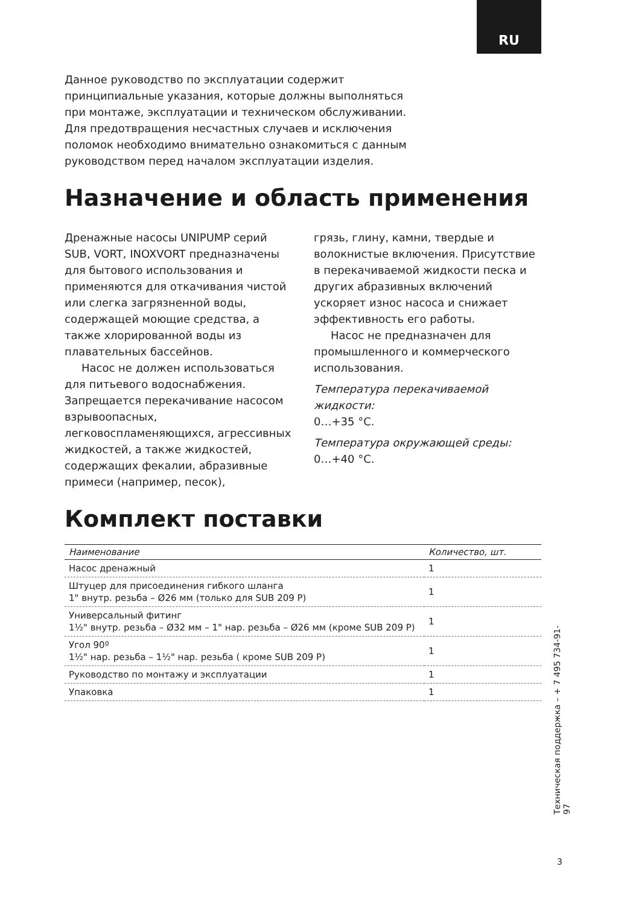RU
Данное руководство по эксплуатации содержит
принципиальные указания, которые должны выполняться
при монтаже, эксплуатации и техническом обслуживании.
Для предотвращения несчастных случаев и исключения
поломок необходимо внимательно ознакомиться с данным
руководством перед началом эксплуатации изделия.
Назначение и область применения
Дренажные насосы UNIPUMP серий SUB, VORT, INOXVORT предназначены для бытового использования и применяются для откачивания чистой или слегка загрязненной воды, содержащей моющие средства, а также хлорированной воды из плавательных бассейнов.
Насос не должен использоваться для питьевого водоснабжения. Запрещается перекачивание насосом взрывоопасных, легковоспламеняющихся, агрессивных жидкостей, а также жидкостей, содержащих фекалии, абразивные примеси (например, песок),
грязь, глину, камни, твердые и волокнистые включения. Присутствие в перекачиваемой жидкости песка и других абразивных включений ускоряет износ насоса и снижает эффективность его работы.
Насос не предназначен для промышленного и коммерческого использования.
Температура перекачиваемой жидкости:
0…+35 °С.
Температура окружающей среды:
0…+40 °С.
Комплект поставки
| Наименование | Количество, шт. |
| --- | --- |
| Насос дренажный | 1 |
| Штуцер для присоединения гибкого шланга 1" внутр. резьба – Ø26 мм (только для SUB 209 P) | 1 |
| Универсальный фитинг 1½" внутр. резьба – Ø32 мм – 1" нар. резьба – Ø26 мм (кроме SUB 209 P) | 1 |
| Угол 90º 1½" нар. резьба – 1½" нар. резьба ( кроме SUB 209 P) | 1 |
| Руководство по монтажу и эксплуатации | 1 |
| Упаковка | 1 |
Техническая поддержка – + 7 495 734-91-97
3